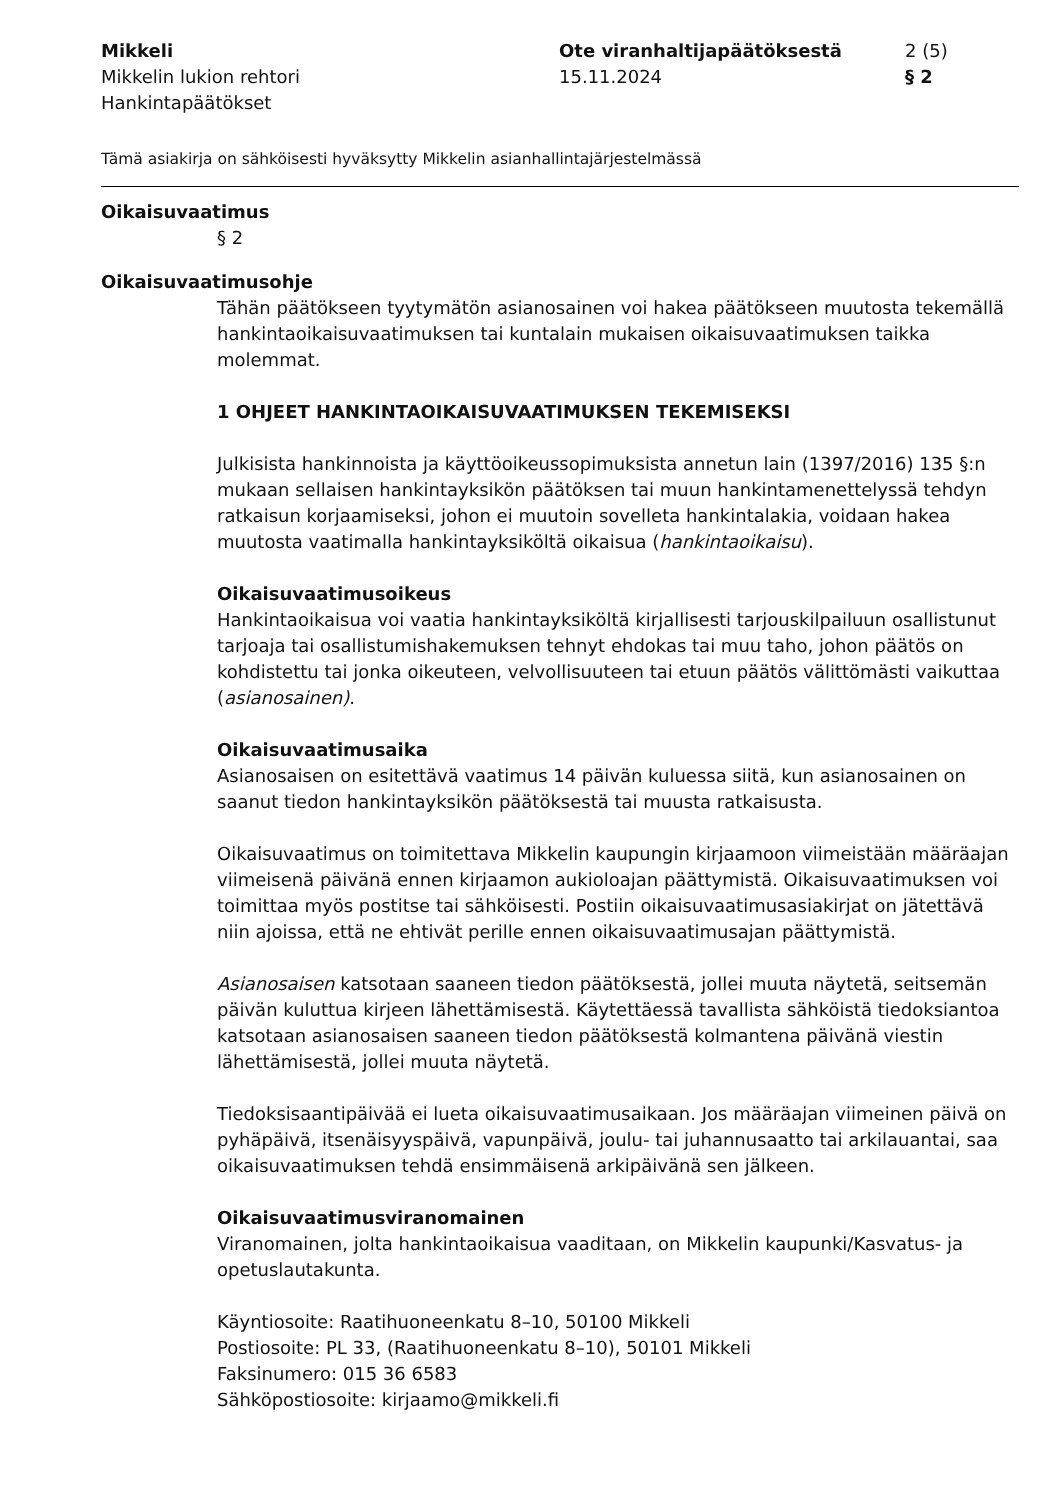Mikkeli
Mikkelin lukion rehtori
Hankintapäätökset
Ote viranhaltijapäätöksestä
15.11.2024
2 (5)
§ 2
Tämä asiakirja on sähköisesti hyväksytty Mikkelin asianhallintajärjestelmässä
Oikaisuvaatimus
§ 2
Oikaisuvaatimusohje
Tähän päätökseen tyytymätön asianosainen voi hakea päätökseen muutosta tekemällä hankintaoikaisuvaatimuksen tai kuntalain mukaisen oikaisuvaatimuksen taikka molemmat.
1 OHJEET HANKINTAOIKAISUVAATIMUKSEN TEKEMISEKSI
Julkisista hankinnoista ja käyttöoikeussopimuksista annetun lain (1397/2016) 135 §:n mukaan sellaisen hankintayksikön päätöksen tai muun hankintamenettelyssä tehdyn ratkaisun korjaamiseksi, johon ei muutoin sovelleta hankintalakia, voidaan hakea muutosta vaatimalla hankintayksiköltä oikaisua (hankintaoikaisu).
Oikaisuvaatimusoikeus
Hankintaoikaisua voi vaatia hankintayksiköltä kirjallisesti tarjouskilpailuun osallistunut tarjoaja tai osallistumishakemuksen tehnyt ehdokas tai muu taho, johon päätös on kohdistettu tai jonka oikeuteen, velvollisuuteen tai etuun päätös välittömästi vaikuttaa (asianosainen).
Oikaisuvaatimusaika
Asianosaisen on esitettävä vaatimus 14 päivän kuluessa siitä, kun asianosainen on saanut tiedon hankintayksikön päätöksestä tai muusta ratkaisusta.
Oikaisuvaatimus on toimitettava Mikkelin kaupungin kirjaamoon viimeistään määräajan viimeisenä päivänä ennen kirjaamon aukioloajan päättymistä. Oikaisuvaatimuksen voi toimittaa myös postitse tai sähköisesti. Postiin oikaisuvaatimusasiakirjat on jätettävä niin ajoissa, että ne ehtivät perille ennen oikaisuvaatimusajan päättymistä.
Asianosaisen katsotaan saaneen tiedon päätöksestä, jollei muuta näytetä, seitsemän päivän kuluttua kirjeen lähettämisestä. Käytettäessä tavallista sähköistä tiedoksiantoa katsotaan asianosaisen saaneen tiedon päätöksestä kolmantena päivänä viestin lähettämisestä, jollei muuta näytetä.
Tiedoksisaantipäivää ei lueta oikaisuvaatimusaikaan. Jos määräajan viimeinen päivä on pyhäpäivä, itsenäisyyspäivä, vapunpäivä, joulu- tai juhannusaatto tai arkilauantai, saa oikaisuvaatimuksen tehdä ensimmäisenä arkipäivänä sen jälkeen.
Oikaisuvaatimusviranomainen
Viranomainen, jolta hankintaoikaisua vaaditaan, on Mikkelin kaupunki/Kasvatus- ja opetuslautakunta.
Käyntiosoite: Raatihuoneenkatu 8–10, 50100 Mikkeli
Postiosoite: PL 33, (Raatihuoneenkatu 8–10), 50101 Mikkeli
Faksinumero: 015 36 6583
Sähköpostiosoite: kirjaamo@mikkeli.fi